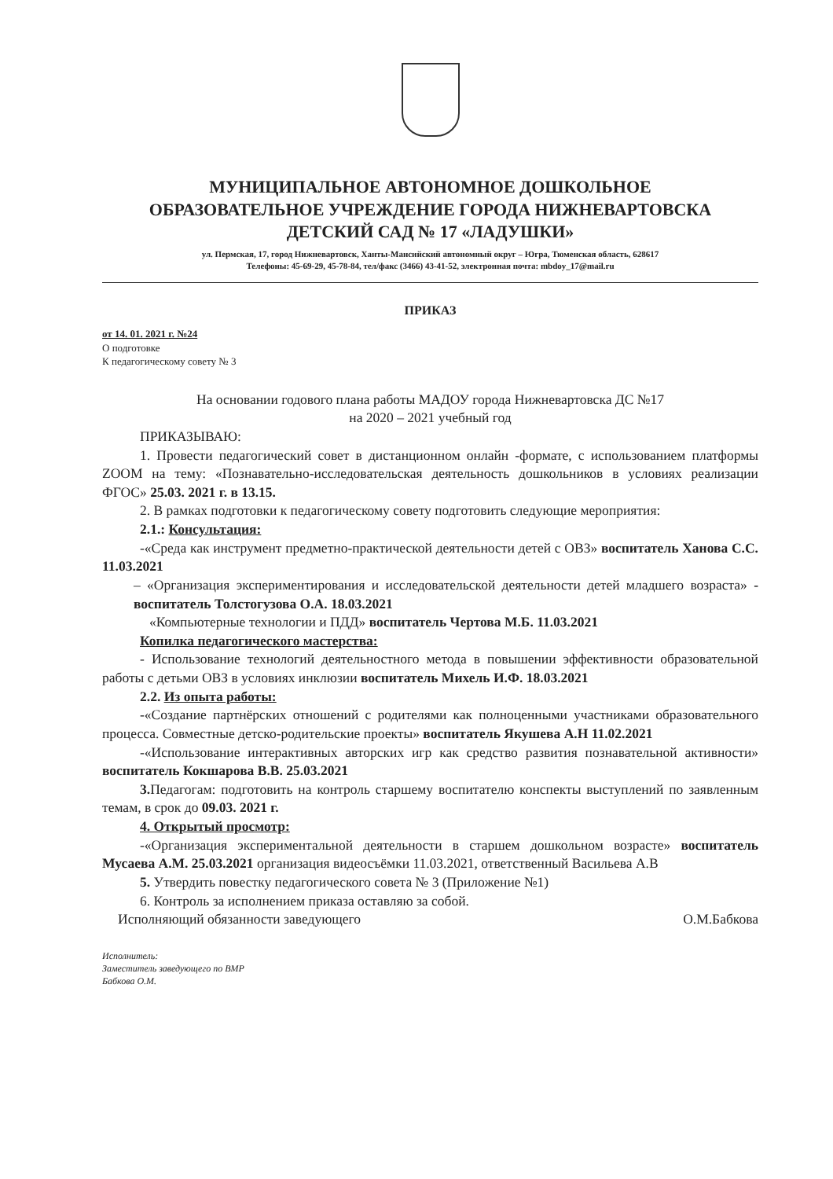МУНИЦИПАЛЬНОЕ АВТОНОМНОЕ ДОШКОЛЬНОЕ
ОБРАЗОВАТЕЛЬНОЕ УЧРЕЖДЕНИЕ ГОРОДА НИЖНЕВАРТОВСКА
ДЕТСКИЙ САД № 17 «ЛАДУШКИ»
ул. Пермская, 17, город Нижневартовск, Ханты-Мансийский автономный округ – Югра, Тюменская область, 628617
Телефоны: 45-69-29, 45-78-84, тел/факс (3466) 43-41-52, электронная почта: mbdoy_17@mail.ru
ПРИКАЗ
от 14. 01. 2021 г. №24
О подготовке
К педагогическому совету № 3
На основании годового плана работы МАДОУ города Нижневартовска ДС №17
на 2020 – 2021 учебный год
ПРИКАЗЫВАЮ:
1. Провести педагогический совет в дистанционном онлайн -формате, с использованием платформы ZOOM на тему: «Познавательно-исследовательская деятельность дошкольников в условиях реализации ФГОС» 25.03. 2021 г. в 13.15.
2. В рамках подготовки к педагогическому совету подготовить следующие мероприятия:
2.1.: Консультация:
-«Среда как инструмент предметно-практической деятельности детей с ОВЗ» воспитатель Ханова С.С. 11.03.2021
– «Организация экспериментирования и исследовательской деятельности детей младшего возраста» - воспитатель Толстогузова О.А. 18.03.2021
«Компьютерные технологии и ПДД» воспитатель Чертова М.Б. 11.03.2021
Копилка педагогического мастерства:
- Использование технологий деятельностного метода в повышении эффективности образовательной работы с детьми ОВЗ в условиях инклюзии воспитатель Михель И.Ф. 18.03.2021
2.2. Из опыта работы:
-«Создание партнёрских отношений с родителями как полноценными участниками образовательного процесса. Совместные детско-родительские проекты» воспитатель Якушева А.Н 11.02.2021
-«Использование интерактивных авторских игр как средство развития познавательной активности» воспитатель Кокшарова В.В. 25.03.2021
3. Педагогам: подготовить на контроль старшему воспитателю конспекты выступлений по заявленным темам, в срок до 09.03. 2021 г.
4. Открытый просмотр:
-«Организация экспериментальной деятельности в старшем дошкольном возрасте» воспитатель Мусаева А.М. 25.03.2021 организация видеосъёмки 11.03.2021, ответственный Васильева А.В
5. Утвердить повестку педагогического совета № 3 (Приложение №1)
6. Контроль за исполнением приказа оставляю за собой.
Исполняющий обязанности заведующего О.М.Бабкова
Исполнитель:
Заместитель заведующего по ВМР
Бабкова О.М.